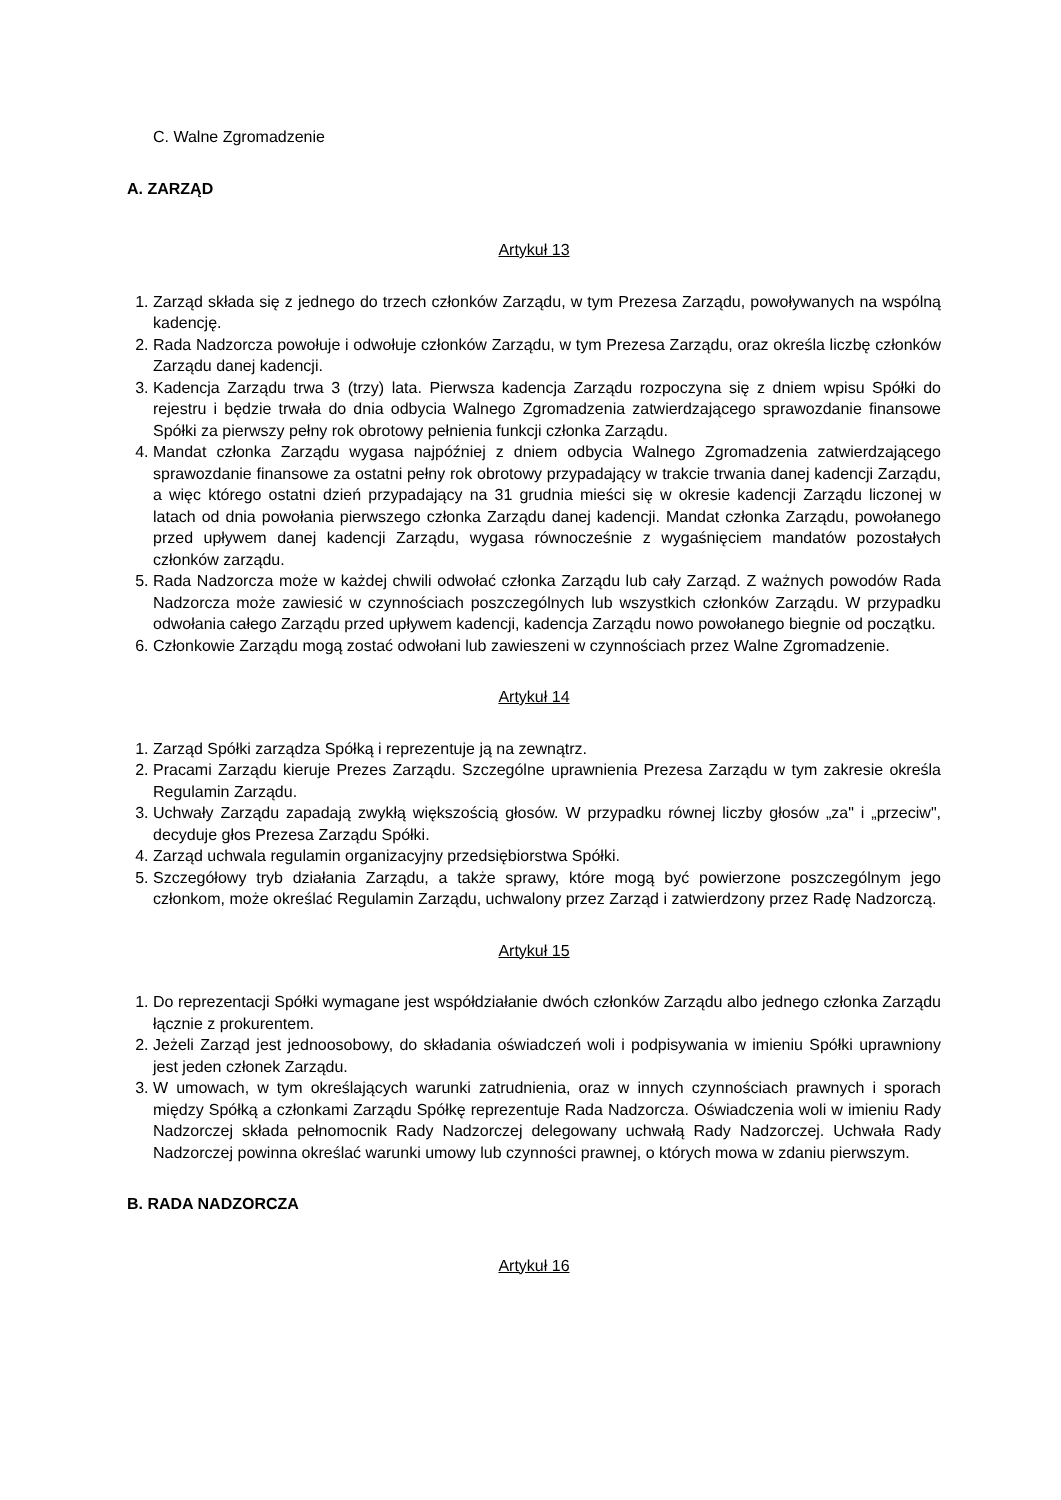C. Walne Zgromadzenie
A. ZARZĄD
Artykuł 13
1. Zarząd składa się z jednego do trzech członków Zarządu, w tym Prezesa Zarządu, powoływanych na wspólną kadencję.
2. Rada Nadzorcza powołuje i odwołuje członków Zarządu, w tym Prezesa Zarządu, oraz określa liczbę członków Zarządu danej kadencji.
3. Kadencja Zarządu trwa 3 (trzy) lata. Pierwsza kadencja Zarządu rozpoczyna się z dniem wpisu Spółki do rejestru i będzie trwała do dnia odbycia Walnego Zgromadzenia zatwierdzającego sprawozdanie finansowe Spółki za pierwszy pełny rok obrotowy pełnienia funkcji członka Zarządu.
4. Mandat członka Zarządu wygasa najpóźniej z dniem odbycia Walnego Zgromadzenia zatwierdzającego sprawozdanie finansowe za ostatni pełny rok obrotowy przypadający w trakcie trwania danej kadencji Zarządu, a więc którego ostatni dzień przypadający na 31 grudnia mieści się w okresie kadencji Zarządu liczonej w latach od dnia powołania pierwszego członka Zarządu danej kadencji. Mandat członka Zarządu, powołanego przed upływem danej kadencji Zarządu, wygasa równocześnie z wygaśnięciem mandatów pozostałych członków zarządu.
5. Rada Nadzorcza może w każdej chwili odwołać członka Zarządu lub cały Zarząd. Z ważnych powodów Rada Nadzorcza może zawiesić w czynnościach poszczególnych lub wszystkich członków Zarządu. W przypadku odwołania całego Zarządu przed upływem kadencji, kadencja Zarządu nowo powołanego biegnie od początku.
6. Członkowie Zarządu mogą zostać odwołani lub zawieszeni w czynnościach przez Walne Zgromadzenie.
Artykuł 14
1. Zarząd Spółki zarządza Spółką i reprezentuje ją na zewnątrz.
2. Pracami Zarządu kieruje Prezes Zarządu. Szczególne uprawnienia Prezesa Zarządu w tym zakresie określa Regulamin Zarządu.
3. Uchwały Zarządu zapadają zwykłą większością głosów. W przypadku równej liczby głosów „za" i „przeciw", decyduje głos Prezesa Zarządu Spółki.
4. Zarząd uchwala regulamin organizacyjny przedsiębiorstwa Spółki.
5. Szczegółowy tryb działania Zarządu, a także sprawy, które mogą być powierzone poszczególnym jego członkom, może określać Regulamin Zarządu, uchwalony przez Zarząd i zatwierdzony przez Radę Nadzorczą.
Artykuł 15
1. Do reprezentacji Spółki wymagane jest współdziałanie dwóch członków Zarządu albo jednego członka Zarządu łącznie z prokurentem.
2. Jeżeli Zarząd jest jednoosobowy, do składania oświadczeń woli i podpisywania w imieniu Spółki uprawniony jest jeden członek Zarządu.
3. W umowach, w tym określających warunki zatrudnienia, oraz w innych czynnościach prawnych i sporach między Spółką a członkami Zarządu Spółkę reprezentuje Rada Nadzorcza. Oświadczenia woli w imieniu Rady Nadzorczej składa pełnomocnik Rady Nadzorczej delegowany uchwałą Rady Nadzorczej. Uchwała Rady Nadzorczej powinna określać warunki umowy lub czynności prawnej, o których mowa w zdaniu pierwszym.
B. RADA NADZORCZA
Artykuł 16